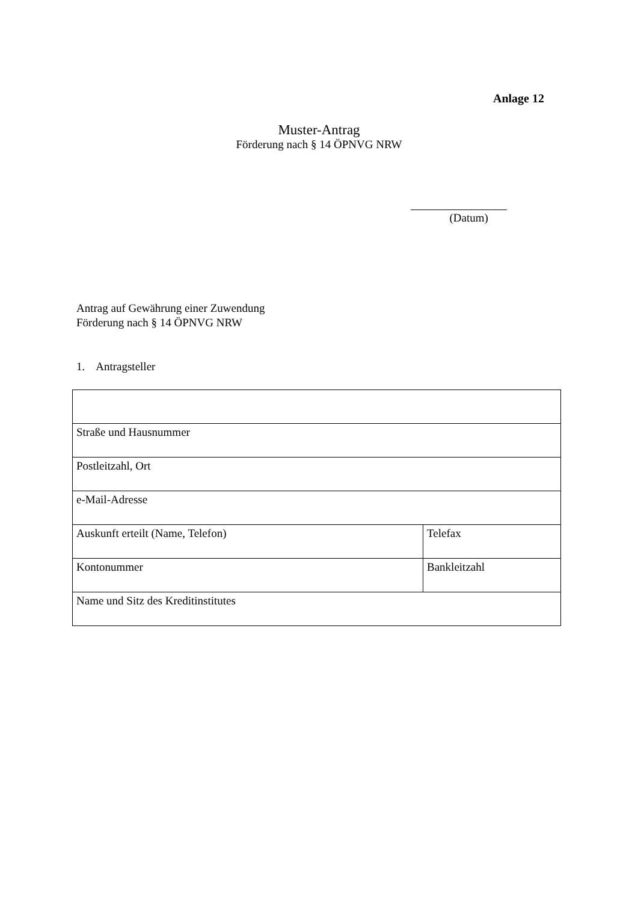Anlage 12
Muster-Antrag
Förderung nach § 14 ÖPNVG NRW
(Datum)
Antrag auf Gewährung einer Zuwendung
Förderung nach § 14 ÖPNVG NRW
1. Antragsteller
| Straße und Hausnummer | |
| Postleitzahl, Ort | |
| e-Mail-Adresse | |
| Auskunft erteilt (Name, Telefon) | Telefax |
| Kontonummer | Bankleitzahl |
| Name und Sitz des Kreditinstitutes | |